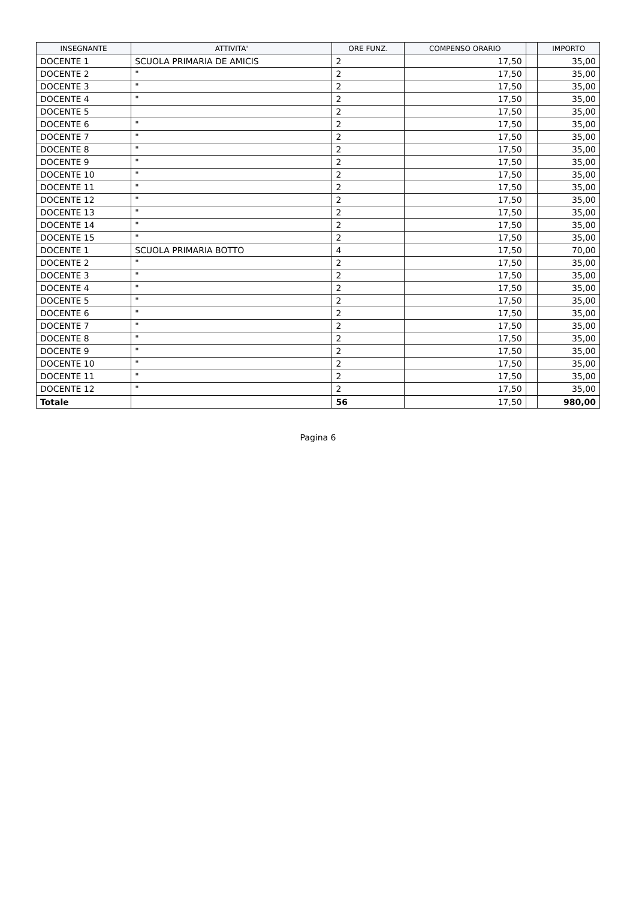| INSEGNANTE | ATTIVITA' | ORE FUNZ. | COMPENSO ORARIO | | IMPORTO |
| --- | --- | --- | --- | --- | --- |
| DOCENTE 1 | SCUOLA PRIMARIA DE AMICIS | 2 | 17,50 | | 35,00 |
| DOCENTE 2 | " | 2 | 17,50 | | 35,00 |
| DOCENTE 3 | " | 2 | 17,50 | | 35,00 |
| DOCENTE 4 | " | 2 | 17,50 | | 35,00 |
| DOCENTE 5 | | 2 | 17,50 | | 35,00 |
| DOCENTE 6 | " | 2 | 17,50 | | 35,00 |
| DOCENTE 7 | " | 2 | 17,50 | | 35,00 |
| DOCENTE 8 | " | 2 | 17,50 | | 35,00 |
| DOCENTE 9 | " | 2 | 17,50 | | 35,00 |
| DOCENTE 10 | " | 2 | 17,50 | | 35,00 |
| DOCENTE 11 | " | 2 | 17,50 | | 35,00 |
| DOCENTE 12 | " | 2 | 17,50 | | 35,00 |
| DOCENTE 13 | " | 2 | 17,50 | | 35,00 |
| DOCENTE 14 | " | 2 | 17,50 | | 35,00 |
| DOCENTE 15 | " | 2 | 17,50 | | 35,00 |
| DOCENTE 1 | SCUOLA PRIMARIA BOTTO | 4 | 17,50 | | 70,00 |
| DOCENTE 2 | " | 2 | 17,50 | | 35,00 |
| DOCENTE 3 | " | 2 | 17,50 | | 35,00 |
| DOCENTE 4 | " | 2 | 17,50 | | 35,00 |
| DOCENTE 5 | " | 2 | 17,50 | | 35,00 |
| DOCENTE 6 | " | 2 | 17,50 | | 35,00 |
| DOCENTE 7 | " | 2 | 17,50 | | 35,00 |
| DOCENTE 8 | " | 2 | 17,50 | | 35,00 |
| DOCENTE 9 | " | 2 | 17,50 | | 35,00 |
| DOCENTE 10 | " | 2 | 17,50 | | 35,00 |
| DOCENTE 11 | " | 2 | 17,50 | | 35,00 |
| DOCENTE 12 | " | 2 | 17,50 | | 35,00 |
| Totale | | 56 | 17,50 | | 980,00 |
Pagina 6